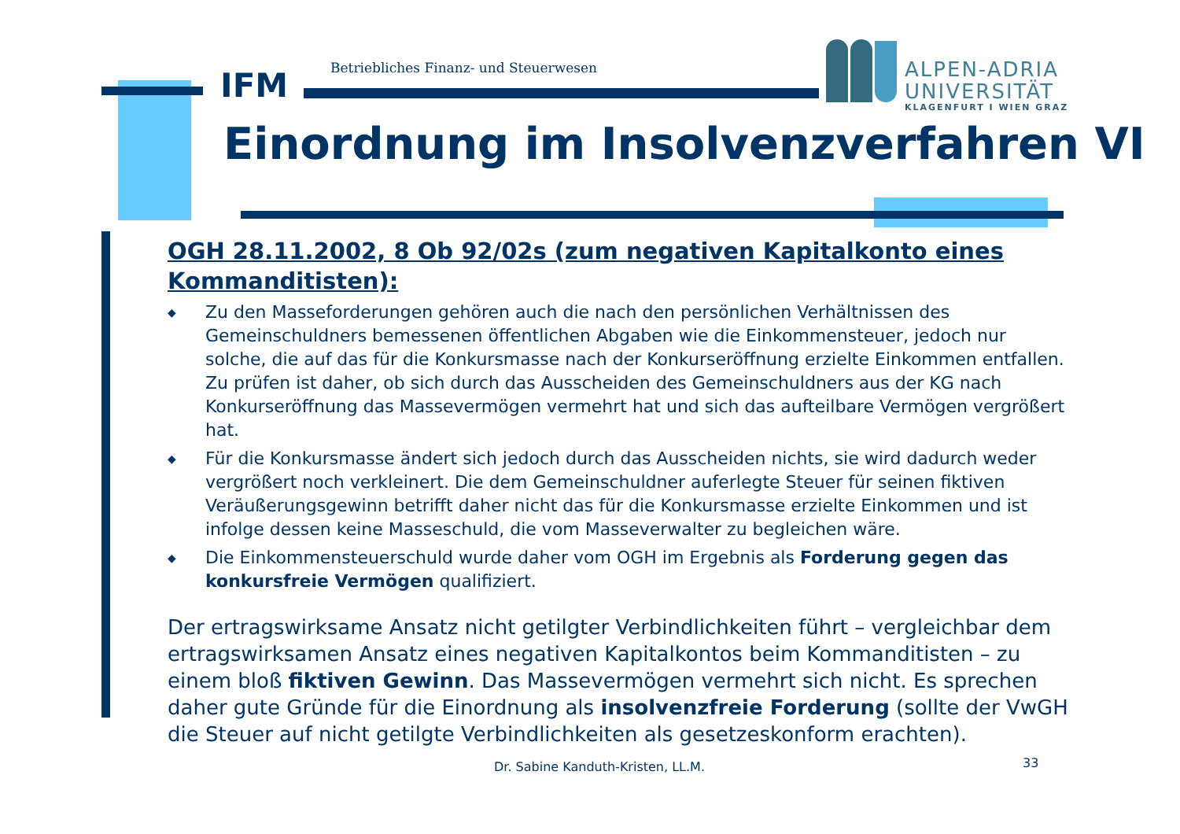IFM
Betriebliches Finanz- und Steuerwesen
ALPEN-ADRIA
UNIVERSITÄT
KLAGENFURT I WIEN GRAZ
Einordnung im Insolvenzverfahren VI
OGH 28.11.2002, 8 Ob 92/02s (zum negativen Kapitalkonto eines Kommanditisten):
◆ Zu den Masseforderungen gehören auch die nach den persönlichen Verhältnissen des Gemeinschuldners bemessenen öffentlichen Abgaben wie die Einkommensteuer, jedoch nur solche, die auf das für die Konkursmasse nach der Konkurseröffnung erzielte Einkommen entfallen. Zu prüfen ist daher, ob sich durch das Ausscheiden des Gemeinschuldners aus der KG nach Konkurseröffnung das Massevermögen vermehrt hat und sich das aufteilbare Vermögen vergrößert hat.
◆ Für die Konkursmasse ändert sich jedoch durch das Ausscheiden nichts, sie wird dadurch weder vergrößert noch verkleinert. Die dem Gemeinschuldner auferlegte Steuer für seinen fiktiven Veräußerungsgewinn betrifft daher nicht das für die Konkursmasse erzielte Einkommen und ist infolge dessen keine Masseschuld, die vom Masseverwalter zu begleichen wäre.
◆ Die Einkommensteuerschuld wurde daher vom OGH im Ergebnis als Forderung gegen das konkursfreie Vermögen qualifiziert.
Der ertragswirksame Ansatz nicht getilgter Verbindlichkeiten führt – vergleichbar dem ertragswirksamen Ansatz eines negativen Kapitalkontos beim Kommanditisten – zu einem bloß fiktiven Gewinn. Das Massevermögen vermehrt sich nicht. Es sprechen daher gute Gründe für die Einordnung als insolvenzfreie Forderung (sollte der VwGH die Steuer auf nicht getilgte Verbindlichkeiten als gesetzeskonform erachten).
Dr. Sabine Kanduth-Kristen, LL.M.
33